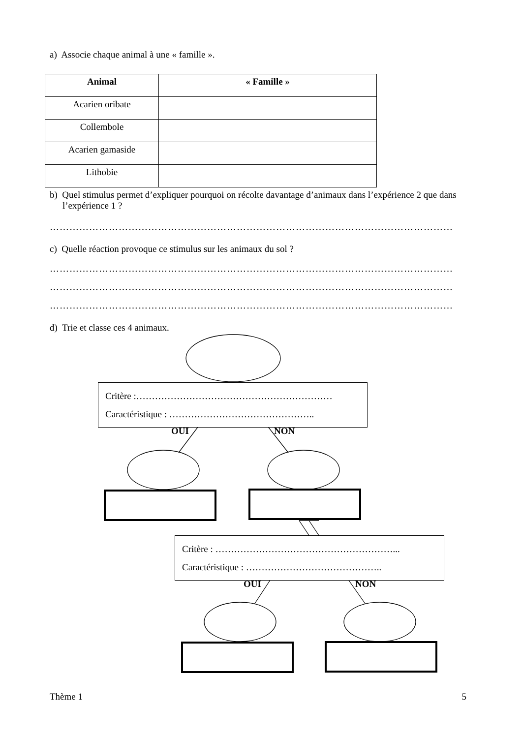a) Associe chaque animal à une « famille ».
| Animal | « Famille » |
| --- | --- |
| Acarien oribate | |
| Collembole | |
| Acarien gamaside | |
| Lithobie | |
b) Quel stimulus permet d’expliquer pourquoi on récolte davantage d’animaux dans l’expérience 2 que dans l’expérience 1 ?
……………………………………………………………………………………………………………
c) Quelle réaction provoque ce stimulus sur les animaux du sol ?
……………………………………………………………………………………………………………
……………………………………………………………………………………………………………
……………………………………………………………………………………………………………
d) Trie et classe ces 4 animaux.
Critère :………………………………………………………
Caractéristique : ………………………………………..
OUI NON
Critère : …………………………………………………...
Caractéristique : ……………………………………..
OUI NON
Thème 1 5